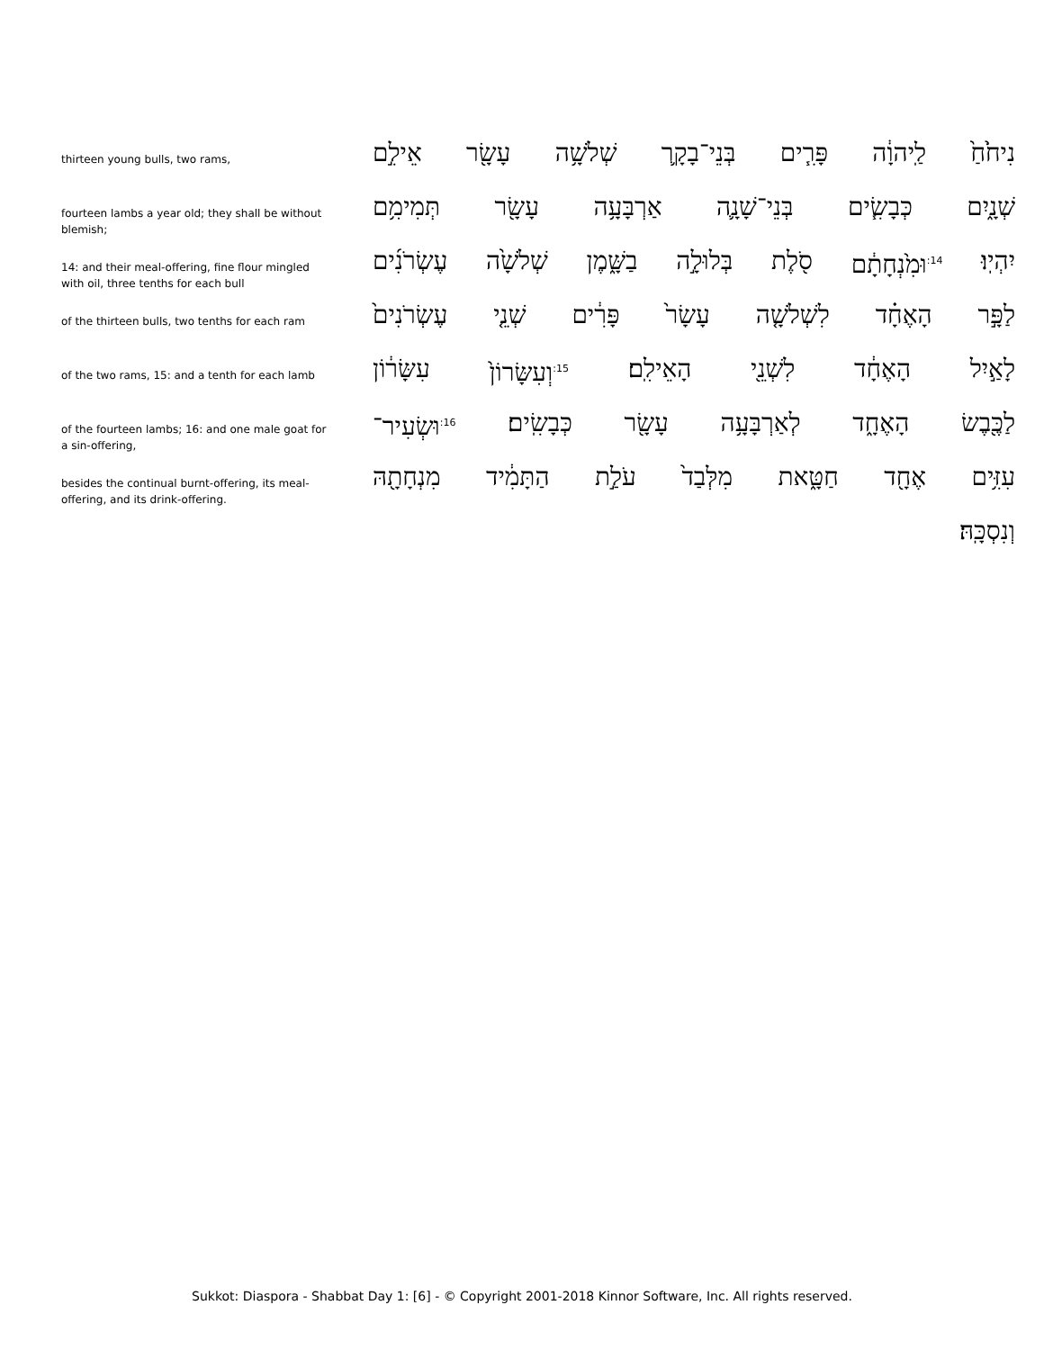thirteen young bulls, two rams,
נִיחֹ֙חַ֙ לַֽיהוָ֔ה פָּרִ֧ים בְּנֵי־בָקָ֛ר שְׁלֹשָׁ֥ה עָשָׂ֖ר אֵילִ֣ם
fourteen lambs a year old; they shall be without blemish;
שְׁנָ֑יִם כְּבָשִׂ֧ים בְּנֵי־שָׁנָ֛ה אַרְבָּעָ֥ה עָשָׂ֖ר תְּמִימִ֥ם
14: and their meal-offering, fine flour mingled with oil, three tenths for each bull
יִהְיֽוּ׃ <sup>14:</sup>וּמִ֙נְחָתָ֔ם סֹ֖לֶת בְּלוּלָ֣ה בַשָּׁ֑מֶן שְׁלֹשָׁ֙ה עֶשְׂרֹנִ֜ים
of the thirteen bulls, two tenths for each ram
לַפָּ֣ר הָאֶחָ֗ד לִשְׁלֹשָׁ֤ה עָשָׂר֙ פָּרִ֔ים שְׁנֵ֤י עֶשְׂרֹנִים֙
of the two rams, 15: and a tenth for each lamb
לָאַ֣יִל הָאֶחָ֔ד לִשְׁנֵ֖י הָאֵילִֽם׃ <sup>15:</sup>וְעִשָּׂרוֹן֙ עִשָּׂר֔וֹן
of the fourteen lambs; 16: and one male goat for a sin-offering,
לַכֶּ֖בֶשׂ הָאֶחָ֑ד לְאַרְבָּעָ֥ה עָשָׂ֖ר כְּבָשִֽׂים׃ <sup>16:</sup>וּשְׂעִיר־
besides the continual burnt-offering, its meal-offering, and its drink-offering.
עִזִּ֥ים אֶחָ֖ד חַטָּ֑את מִלְּבַד֙ עֹלַ֣ת הַתָּמִ֔יד מִנְחָתָ֖הּ
וְנִסְכָּֽהּ׃
Sukkot: Diaspora - Shabbat Day 1: [6] - © Copyright 2001-2018 Kinnor Software, Inc. All rights reserved.